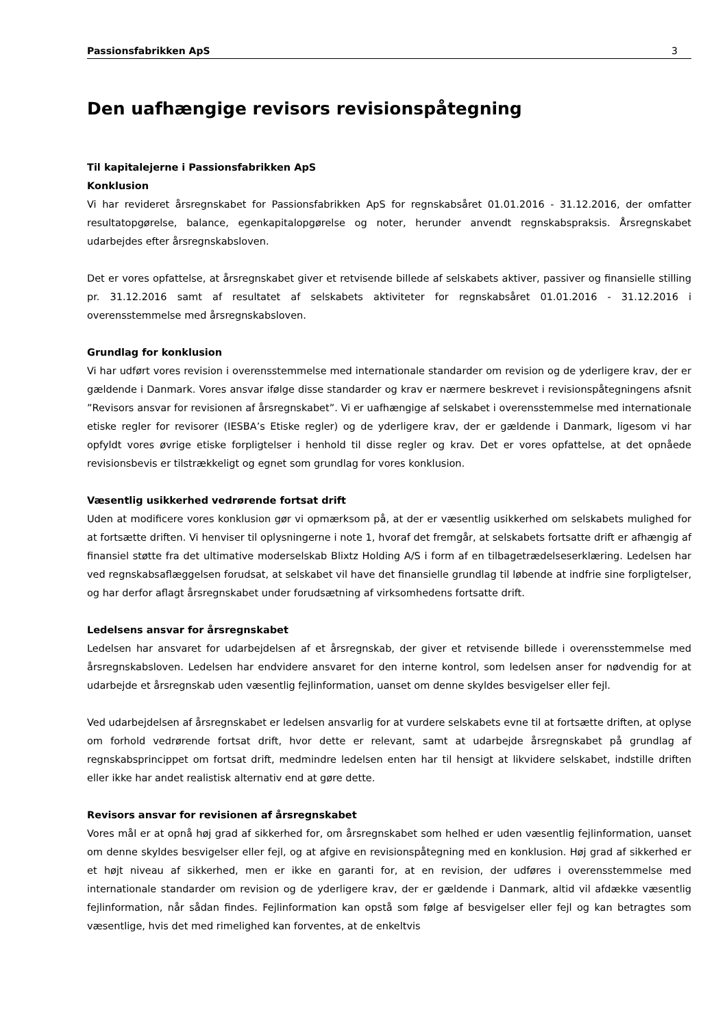Passionsfabrikken ApS 3
Den uafhængige revisors revisionspåtegning
Til kapitalejerne i Passionsfabrikken ApS
Konklusion
Vi har revideret årsregnskabet for Passionsfabrikken ApS for regnskabsåret 01.01.2016 - 31.12.2016, der omfatter resultatopgørelse, balance, egenkapitalopgørelse og noter, herunder anvendt regnskabspraksis. Årsregnskabet udarbejdes efter årsregnskabsloven.
Det er vores opfattelse, at årsregnskabet giver et retvisende billede af selskabets aktiver, passiver og finansielle stilling pr. 31.12.2016 samt af resultatet af selskabets aktiviteter for regnskabsåret 01.01.2016 - 31.12.2016 i overensstemmelse med årsregnskabsloven.
Grundlag for konklusion
Vi har udført vores revision i overensstemmelse med internationale standarder om revision og de yderligere krav, der er gældende i Danmark. Vores ansvar ifølge disse standarder og krav er nærmere beskrevet i revisionspåtegningens afsnit ”Revisors ansvar for revisionen af årsregnskabet”. Vi er uafhængige af selskabet i overensstemmelse med internationale etiske regler for revisorer (IESBA’s Etiske regler) og de yderligere krav, der er gældende i Danmark, ligesom vi har opfyldt vores øvrige etiske forpligtelser i henhold til disse regler og krav. Det er vores opfattelse, at det opnåede revisionsbevis er tilstrækkeligt og egnet som grundlag for vores konklusion.
Væsentlig usikkerhed vedrørende fortsat drift
Uden at modificere vores konklusion gør vi opmærksom på, at der er væsentlig usikkerhed om selskabets mulighed for at fortsætte driften. Vi henviser til oplysningerne i note 1, hvoraf det fremgår, at selskabets fortsatte drift er afhængig af finansiel støtte fra det ultimative moderselskab Blixtz Holding A/S i form af en tilbagetrædelseserklæring. Ledelsen har ved regnskabsaflæggelsen forudsat, at selskabet vil have det finansielle grundlag til løbende at indfrie sine forpligtelser, og har derfor aflagt årsregnskabet under forudsætning af virksomhedens fortsatte drift.
Ledelsens ansvar for årsregnskabet
Ledelsen har ansvaret for udarbejdelsen af et årsregnskab, der giver et retvisende billede i overensstemmelse med årsregnskabsloven. Ledelsen har endvidere ansvaret for den interne kontrol, som ledelsen anser for nødvendig for at udarbejde et årsregnskab uden væsentlig fejlinformation, uanset om denne skyldes besvigelser eller fejl.
Ved udarbejdelsen af årsregnskabet er ledelsen ansvarlig for at vurdere selskabets evne til at fortsætte driften, at oplyse om forhold vedrørende fortsat drift, hvor dette er relevant, samt at udarbejde årsregnskabet på grundlag af regnskabsprincippet om fortsat drift, medmindre ledelsen enten har til hensigt at likvidere selskabet, indstille driften eller ikke har andet realistisk alternativ end at gøre dette.
Revisors ansvar for revisionen af årsregnskabet
Vores mål er at opnå høj grad af sikkerhed for, om årsregnskabet som helhed er uden væsentlig fejlinformation, uanset om denne skyldes besvigelser eller fejl, og at afgive en revisionspåtegning med en konklusion. Høj grad af sikkerhed er et højt niveau af sikkerhed, men er ikke en garanti for, at en revision, der udføres i overensstemmelse med internationale standarder om revision og de yderligere krav, der er gældende i Danmark, altid vil afdække væsentlig fejlinformation, når sådan findes. Fejlinformation kan opstå som følge af besvigelser eller fejl og kan betragtes som væsentlige, hvis det med rimelighed kan forventes, at de enkeltvis